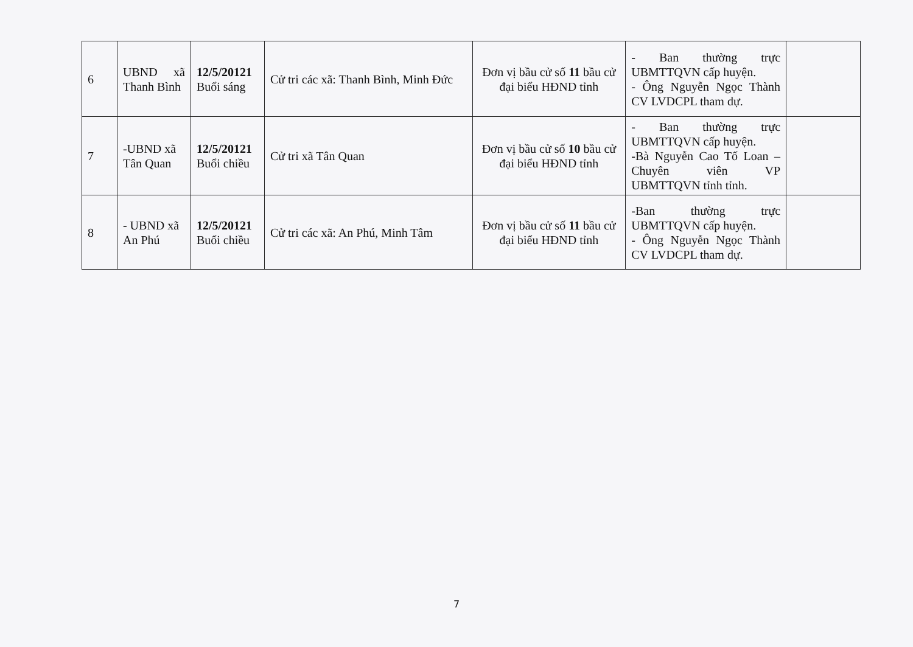| 6 | UBND xã Thanh Bình | 12/5/20121 Buổi sáng | Cử tri các xã: Thanh Bình, Minh Đức | Đơn vị bầu cử số 11 bầu cử đại biểu HĐND tỉnh | - Ban thường trực UBMTTQVN cấp huyện. - Ông Nguyễn Ngọc Thành CV LVDCPL tham dự. | |
| 7 | -UBND xã Tân Quan | 12/5/20121 Buổi chiều | Cử tri xã Tân Quan | Đơn vị bầu cử số 10 bầu cử đại biểu HĐND tỉnh | - Ban thường trực UBMTTQVN cấp huyện. -Bà Nguyễn Cao Tố Loan – Chuyên viên VP UBMTTQVN tỉnh tỉnh. | |
| 8 | - UBND xã An Phú | 12/5/20121 Buổi chiều | Cử tri các xã: An Phú, Minh Tâm | Đơn vị bầu cử số 11 bầu cử đại biểu HĐND tỉnh | -Ban thường trực UBMTTQVN cấp huyện. - Ông Nguyễn Ngọc Thành CV LVDCPL tham dự. | |
7